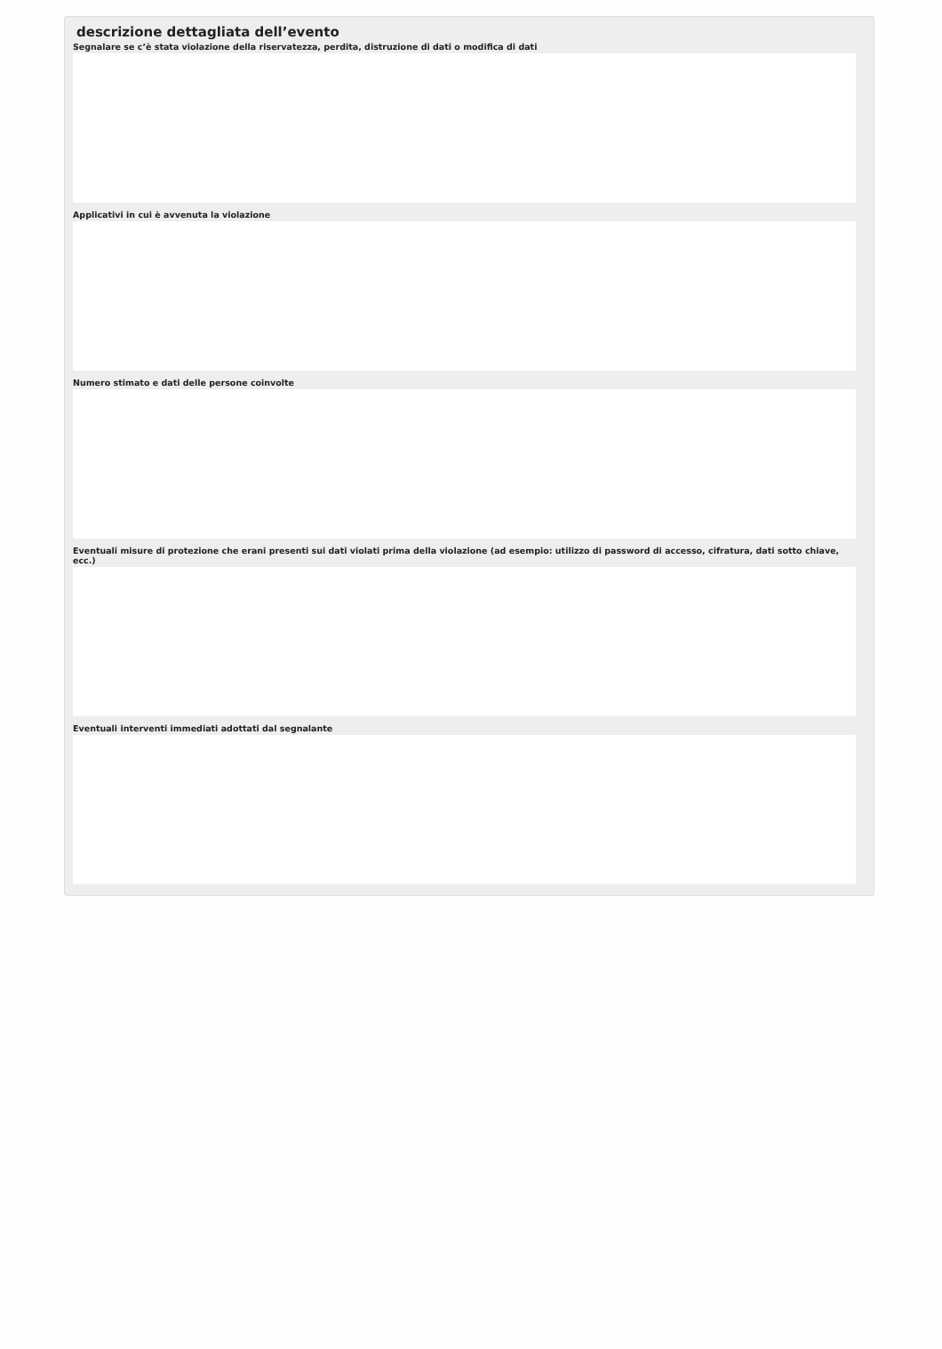descrizione dettagliata dell’evento
Segnalare se c’è stata violazione della riservatezza, perdita, distruzione di dati o modifica di dati
Applicativi in cui è avvenuta la violazione
Numero stimato e dati delle persone coinvolte
Eventuali misure di protezione che erani presenti sui dati violati prima della violazione (ad esempio: utilizzo di password di accesso, cifratura, dati sotto chiave, ecc.)
Eventuali interventi immediati adottati dal segnalante